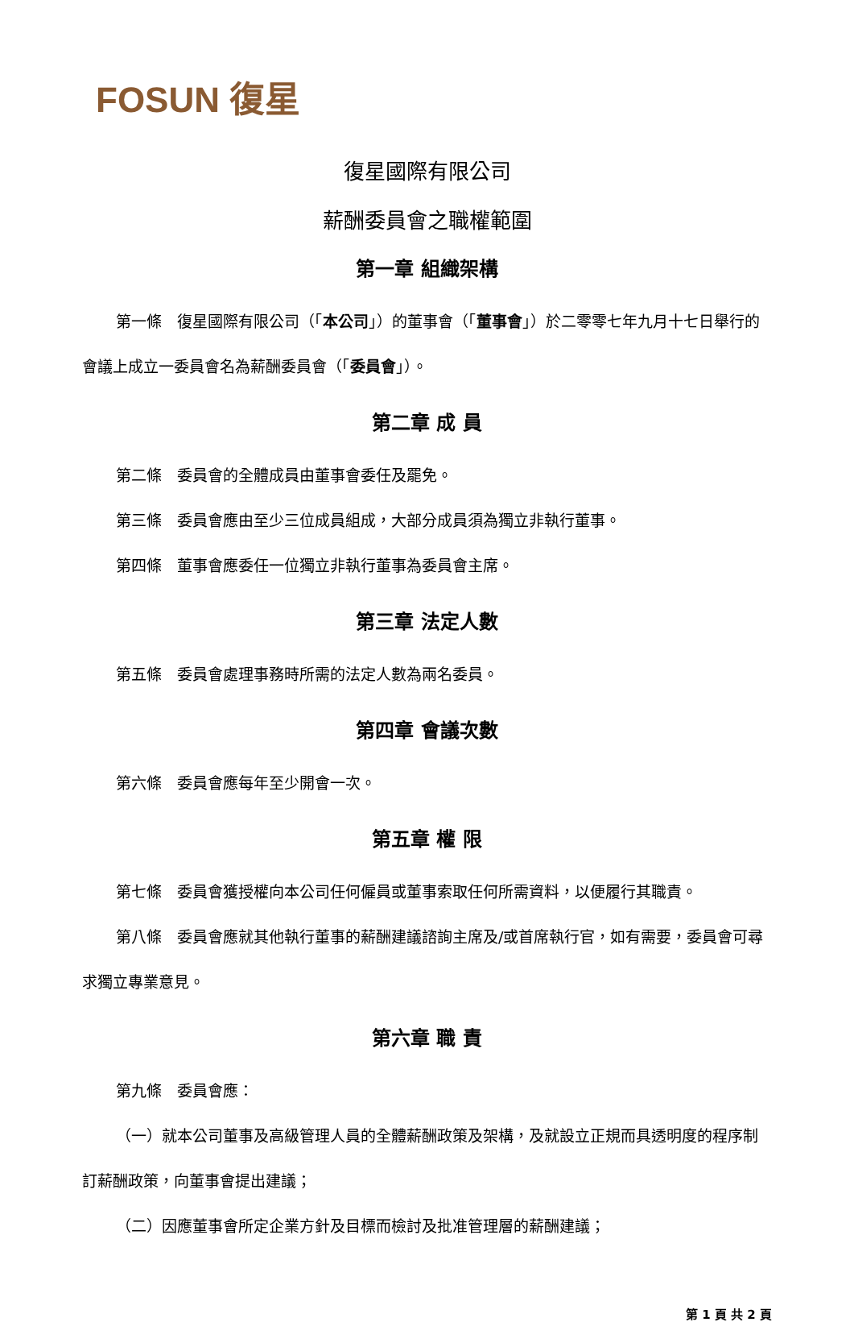FOSUN 復星
復星國際有限公司
薪酬委員會之職權範圍
第一章 組織架構
第一條　復星國際有限公司（「本公司」）的董事會（「董事會」）於二零零七年九月十七日舉行的會議上成立一委員會名為薪酬委員會（「委員會」）。
第二章 成 員
第二條　委員會的全體成員由董事會委任及罷免。
第三條　委員會應由至少三位成員組成，大部分成員須為獨立非執行董事。
第四條　董事會應委任一位獨立非執行董事為委員會主席。
第三章 法定人數
第五條　委員會處理事務時所需的法定人數為兩名委員。
第四章 會議次數
第六條　委員會應每年至少開會一次。
第五章 權 限
第七條　委員會獲授權向本公司任何僱員或董事索取任何所需資料，以便履行其職責。
第八條　委員會應就其他執行董事的薪酬建議諮詢主席及/或首席執行官，如有需要，委員會可尋求獨立專業意見。
第六章 職 責
第九條　委員會應：
（一）就本公司董事及高級管理人員的全體薪酬政策及架構，及就設立正規而具透明度的程序制訂薪酬政策，向董事會提出建議；
（二）因應董事會所定企業方針及目標而檢討及批准管理層的薪酬建議；
第 1 頁 共 2 頁